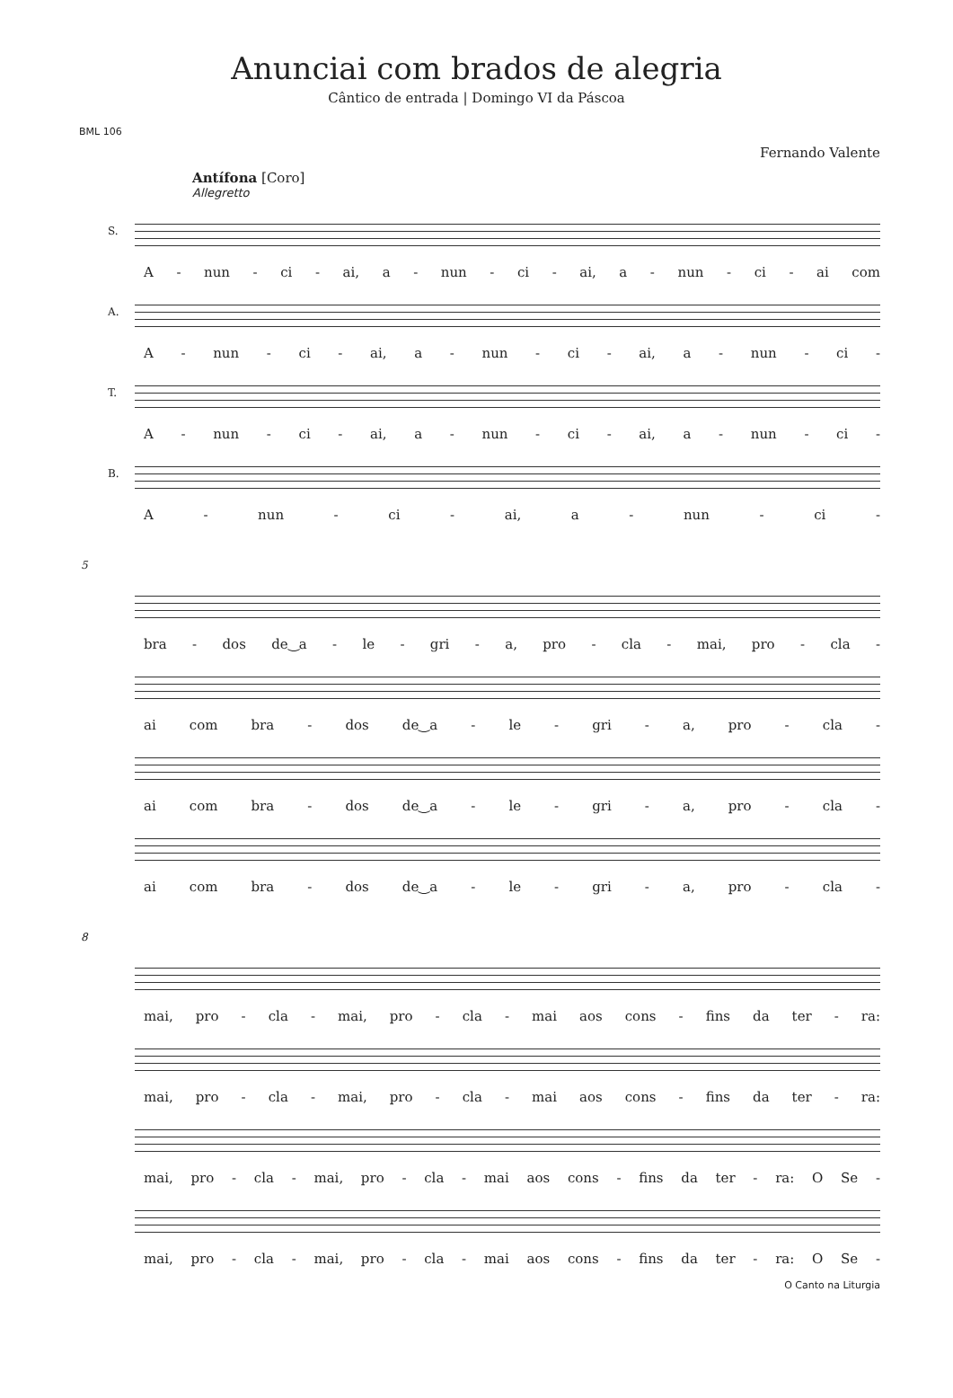Anunciai com brados de alegria
Cântico de entrada | Domingo VI da Páscoa
BML 106
Fernando Valente
Antífona [Coro]
Allegretto
S.
A - nun - ci - ai, a - nun - ci - ai, a - nun - ci - ai com
A.
A - nun - ci - ai, a - nun - ci - ai, a - nun - ci -
T.
A - nun - ci - ai, a - nun - ci - ai, a - nun - ci -
B.
A - nun - ci - ai, a - nun - ci -
5
bra - dos de‿a - le - gri - a, pro - cla - mai, pro - cla -
ai com bra - dos de‿a - le - gri - a, pro - cla -
ai com bra - dos de‿a - le - gri - a, pro - cla -
ai com bra - dos de‿a - le - gri - a, pro - cla -
8
mai, pro - cla - mai, pro - cla - mai aos cons - fins da ter - ra:
mai, pro - cla - mai, pro - cla - mai aos cons - fins da ter - ra:
mai, pro - cla - mai, pro - cla - mai aos cons - fins da ter - ra: O Se -
mai, pro - cla - mai, pro - cla - mai aos cons - fins da ter - ra: O Se -
O Canto na Liturgia